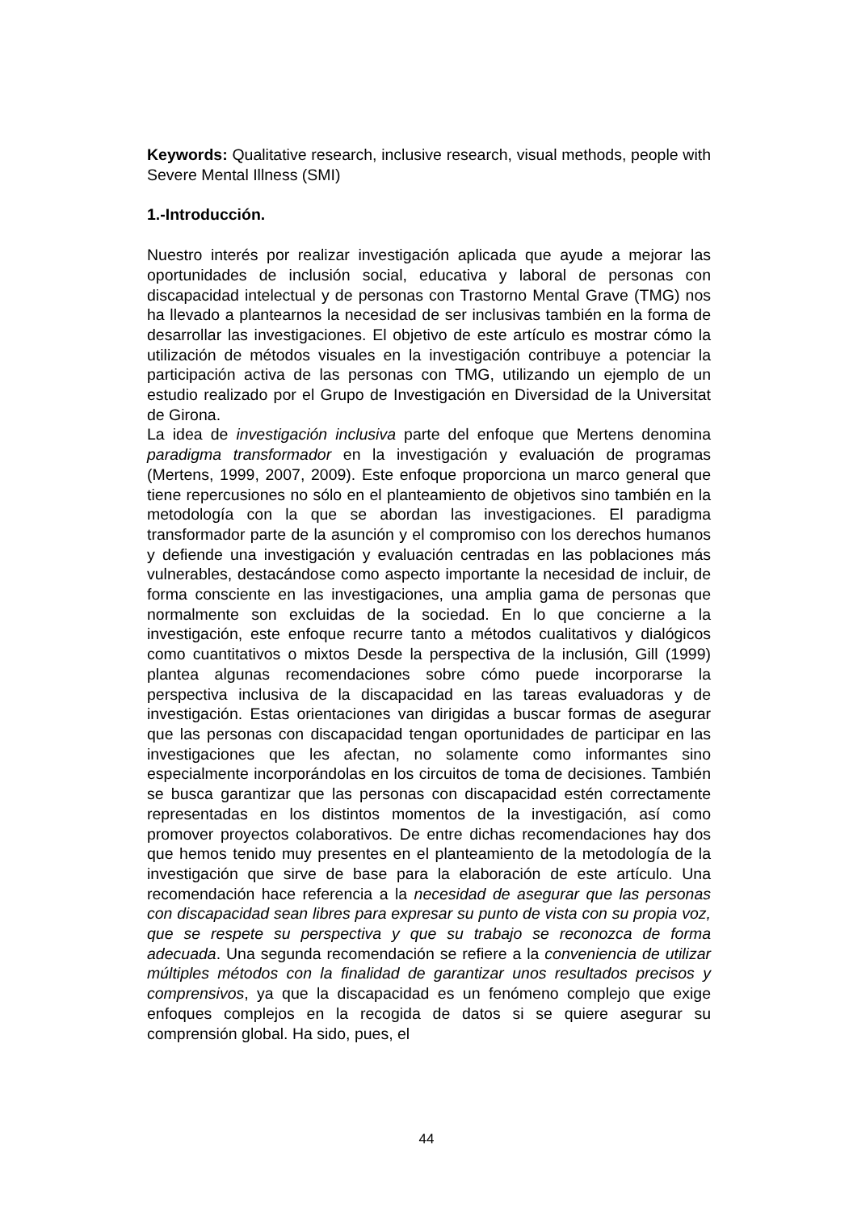Keywords: Qualitative research, inclusive research, visual methods, people with Severe Mental Illness (SMI)
1.-Introducción.
Nuestro interés por realizar investigación aplicada que ayude a mejorar las oportunidades de inclusión social, educativa y laboral de personas con discapacidad intelectual y de personas con Trastorno Mental Grave (TMG) nos ha llevado a plantearnos la necesidad de ser inclusivas también en la forma de desarrollar las investigaciones. El objetivo de este artículo es mostrar cómo la utilización de métodos visuales en la investigación contribuye a potenciar la participación activa de las personas con TMG, utilizando un ejemplo de un estudio realizado por el Grupo de Investigación en Diversidad de la Universitat de Girona.
La idea de investigación inclusiva parte del enfoque que Mertens denomina paradigma transformador en la investigación y evaluación de programas (Mertens, 1999, 2007, 2009). Este enfoque proporciona un marco general que tiene repercusiones no sólo en el planteamiento de objetivos sino también en la metodología con la que se abordan las investigaciones. El paradigma transformador parte de la asunción y el compromiso con los derechos humanos y defiende una investigación y evaluación centradas en las poblaciones más vulnerables, destacándose como aspecto importante la necesidad de incluir, de forma consciente en las investigaciones, una amplia gama de personas que normalmente son excluidas de la sociedad. En lo que concierne a la investigación, este enfoque recurre tanto a métodos cualitativos y dialógicos como cuantitativos o mixtos Desde la perspectiva de la inclusión, Gill (1999) plantea algunas recomendaciones sobre cómo puede incorporarse la perspectiva inclusiva de la discapacidad en las tareas evaluadoras y de investigación. Estas orientaciones van dirigidas a buscar formas de asegurar que las personas con discapacidad tengan oportunidades de participar en las investigaciones que les afectan, no solamente como informantes sino especialmente incorporándolas en los circuitos de toma de decisiones. También se busca garantizar que las personas con discapacidad estén correctamente representadas en los distintos momentos de la investigación, así como promover proyectos colaborativos. De entre dichas recomendaciones hay dos que hemos tenido muy presentes en el planteamiento de la metodología de la investigación que sirve de base para la elaboración de este artículo. Una recomendación hace referencia a la necesidad de asegurar que las personas con discapacidad sean libres para expresar su punto de vista con su propia voz, que se respete su perspectiva y que su trabajo se reconozca de forma adecuada. Una segunda recomendación se refiere a la conveniencia de utilizar múltiples métodos con la finalidad de garantizar unos resultados precisos y comprensivos, ya que la discapacidad es un fenómeno complejo que exige enfoques complejos en la recogida de datos si se quiere asegurar su comprensión global. Ha sido, pues, el
44